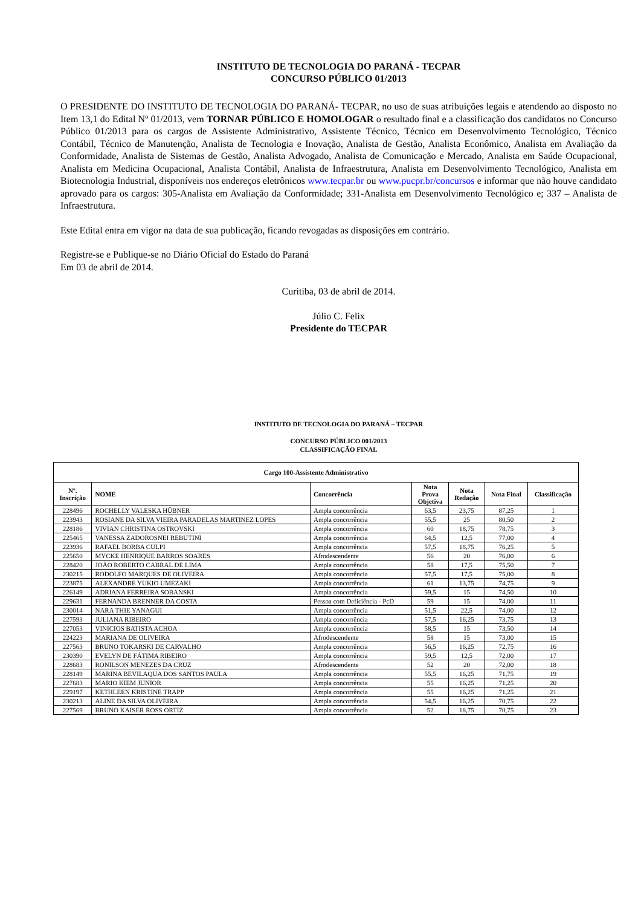INSTITUTO DE TECNOLOGIA DO PARANÁ - TECPAR
CONCURSO PÚBLICO 01/2013
O PRESIDENTE DO INSTITUTO DE TECNOLOGIA DO PARANÁ- TECPAR, no uso de suas atribuições legais e atendendo ao disposto no Item 13,1 do Edital Nº 01/2013, vem TORNAR PÚBLICO E HOMOLOGAR o resultado final e a classificação dos candidatos no Concurso Público 01/2013 para os cargos de Assistente Administrativo, Assistente Técnico, Técnico em Desenvolvimento Tecnológico, Técnico Contábil, Técnico de Manutenção, Analista de Tecnologia e Inovação, Analista de Gestão, Analista Econômico, Analista em Avaliação da Conformidade, Analista de Sistemas de Gestão, Analista Advogado, Analista de Comunicação e Mercado, Analista em Saúde Ocupacional, Analista em Medicina Ocupacional, Analista Contábil, Analista de Infraestrutura, Analista em Desenvolvimento Tecnológico, Analista em Biotecnologia Industrial, disponíveis nos endereços eletrônicos www.tecpar.br ou www.pucpr.br/concursos e informar que não houve candidato aprovado para os cargos: 305-Analista em Avaliação da Conformidade; 331-Analista em Desenvolvimento Tecnológico e; 337 – Analista de Infraestrutura.
Este Edital entra em vigor na data de sua publicação, ficando revogadas as disposições em contrário.
Registre-se e Publique-se no Diário Oficial do Estado do Paraná
Em 03 de abril de 2014.
Curitiba, 03 de abril de 2014.
Júlio C. Felix
Presidente do TECPAR
INSTITUTO DE TECNOLOGIA DO PARANÁ – TECPAR
CONCURSO PÚBLICO 001/2013
CLASSIFICAÇÃO FINAL
| Cargo 100-Assistente Administrativo | | | | | | |
| --- | --- | --- | --- | --- | --- | --- |
| Nº. Inscrição | NOME | Concorrência | Nota Prova Objetiva | Nota Redação | Nota Final | Classificação |
| 228496 | ROCHELLY VALESKA HÜBNER | Ampla concorrência | 63,5 | 23,75 | 87,25 | 1 |
| 223943 | ROSIANE DA SILVA VIEIRA PARADELAS MARTINEZ LOPES | Ampla concorrência | 55,5 | 25 | 80,50 | 2 |
| 228186 | VIVIAN CHRISTINA OSTROVSKI | Ampla concorrência | 60 | 18,75 | 78,75 | 3 |
| 225465 | VANESSA ZADOROSNEI REBUTINI | Ampla concorrência | 64,5 | 12,5 | 77,00 | 4 |
| 223936 | RAFAEL BORBA CULPI | Ampla concorrência | 57,5 | 18,75 | 76,25 | 5 |
| 225650 | MYCKE HENRIQUE BARROS SOARES | Afrodescendente | 56 | 20 | 76,00 | 6 |
| 228420 | JOÃO ROBERTO CABRAL DE LIMA | Ampla concorrência | 58 | 17,5 | 75,50 | 7 |
| 230215 | RODOLFO MARQUES DE OLIVEIRA | Ampla concorrência | 57,5 | 17,5 | 75,00 | 8 |
| 223875 | ALEXANDRE YUKIO UMEZAKI | Ampla concorrência | 61 | 13,75 | 74,75 | 9 |
| 226149 | ADRIANA FERREIRA SOBANSKI | Ampla concorrência | 59,5 | 15 | 74,50 | 10 |
| 229631 | FERNANDA BRENNER DA COSTA | Pessoa com Deficiência - PcD | 59 | 15 | 74,00 | 11 |
| 230014 | NARA THIE YANAGUI | Ampla concorrência | 51,5 | 22,5 | 74,00 | 12 |
| 227593 | JULIANA RIBEIRO | Ampla concorrência | 57,5 | 16,25 | 73,75 | 13 |
| 227053 | VINICIOS BATISTA ACHOA | Ampla concorrência | 58,5 | 15 | 73,50 | 14 |
| 224223 | MARIANA DE OLIVEIRA | Afrodescendente | 58 | 15 | 73,00 | 15 |
| 227563 | BRUNO TOKARSKI DE CARVALHO | Ampla concorrência | 56,5 | 16,25 | 72,75 | 16 |
| 230390 | EVELYN DE FÁTIMA RIBEIRO | Ampla concorrência | 59,5 | 12,5 | 72,00 | 17 |
| 228683 | RONILSON MENEZES DA CRUZ | Afrodescendente | 52 | 20 | 72,00 | 18 |
| 228149 | MARINA BEVILAQUA DOS SANTOS PAULA | Ampla concorrência | 55,5 | 16,25 | 71,75 | 19 |
| 227683 | MARIO KIEM JUNIOR | Ampla concorrência | 55 | 16,25 | 71,25 | 20 |
| 229197 | KETHLEEN KRISTINE TRAPP | Ampla concorrência | 55 | 16,25 | 71,25 | 21 |
| 230213 | ALINE DA SILVA OLIVEIRA | Ampla concorrência | 54,5 | 16,25 | 70,75 | 22 |
| 227569 | BRUNO KAISER ROSS ORTIZ | Ampla concorrência | 52 | 18,75 | 70,75 | 23 |